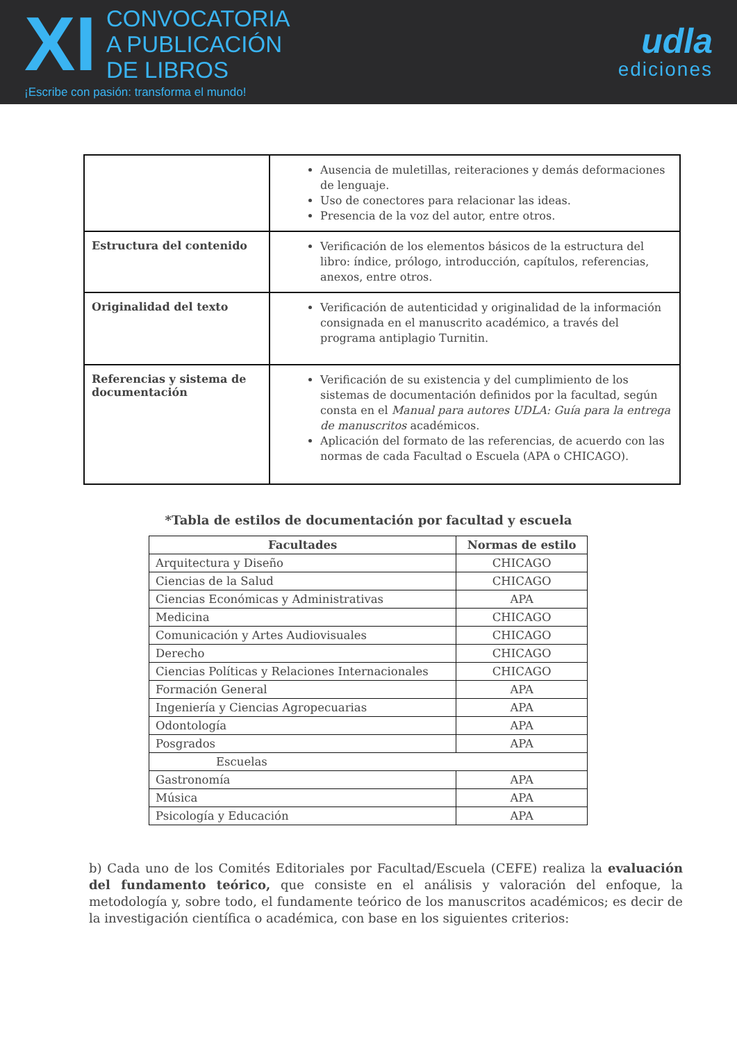XI
CONVOCATORIA
A PUBLICACIÓN
DE LIBROS
¡Escribe con pasión: transforma el mundo!
udla
ediciones
| | Ausencia de muletillas, reiteraciones y demás deformaciones de lenguaje. Uso de conectores para relacionar las ideas. Presencia de la voz del autor, entre otros. |
| Estructura del contenido | Verificación de los elementos básicos de la estructura del libro: índice, prólogo, introducción, capítulos, referencias, anexos, entre otros. |
| Originalidad del texto | Verificación de autenticidad y originalidad de la información consignada en el manuscrito académico, a través del programa antiplagio Turnitin. |
| Referencias y sistema de documentación | Verificación de su existencia y del cumplimiento de los sistemas de documentación definidos por la facultad, según consta en el Manual para autores UDLA: Guía para la entrega de manuscritos académicos. Aplicación del formato de las referencias, de acuerdo con las normas de cada Facultad o Escuela (APA o CHICAGO). |
*Tabla de estilos de documentación por facultad y escuela
| Facultades | Normas de estilo |
| --- | --- |
| Arquitectura y Diseño | CHICAGO |
| Ciencias de la Salud | CHICAGO |
| Ciencias Económicas y Administrativas | APA |
| Medicina | CHICAGO |
| Comunicación y Artes Audiovisuales | CHICAGO |
| Derecho | CHICAGO |
| Ciencias Políticas y Relaciones Internacionales | CHICAGO |
| Formación General | APA |
| Ingeniería y Ciencias Agropecuarias | APA |
| Odontología | APA |
| Posgrados | APA |
| Escuelas | |
| Gastronomía | APA |
| Música | APA |
| Psicología y Educación | APA |
b) Cada uno de los Comités Editoriales por Facultad/Escuela (CEFE) realiza la evaluación del fundamento teórico, que consiste en el análisis y valoración del enfoque, la metodología y, sobre todo, el fundamente teórico de los manuscritos académicos; es decir de la investigación científica o académica, con base en los siguientes criterios: